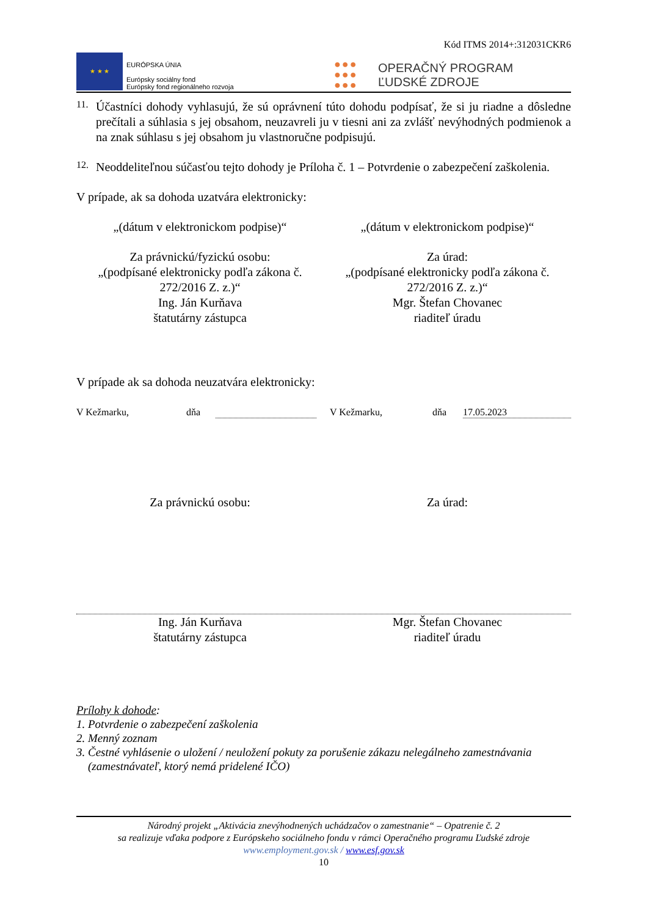Kód ITMS 2014+:312031CKR6
★ ★ ★
EURÓPSKA ÚNIA
Európsky sociálny fond
Európsky fond regionálneho rozvoja
●●●
●●●
●●●
OPERAČNÝ PROGRAM
ĽUDSKÉ ZDROJE
11.
Účastníci dohody vyhlasujú, že sú oprávnení túto dohodu podpísať, že si ju riadne a dôsledne prečítali a súhlasia s jej obsahom, neuzavreli ju v tiesni ani za zvlášť nevýhodných podmienok a na znak súhlasu s jej obsahom ju vlastnoručne podpisujú.
12.
Neoddeliteľnou súčasťou tejto dohody je Príloha č. 1 – Potvrdenie o zabezpečení zaškolenia.
V prípade, ak sa dohoda uzatvára elektronicky:
„(dátum v elektronickom podpise)“
„(dátum v elektronickom podpise)“
Za právnickú/fyzickú osobu:
„(podpísané elektronicky podľa zákona č. 272/2016 Z. z.)“
Ing. Ján Kurňava
štatutárny zástupca
Za úrad:
„(podpísané elektronicky podľa zákona č. 272/2016 Z. z.)“
Mgr. Štefan Chovanec
riaditeľ úradu
V prípade ak sa dohoda neuzatvára elektronicky:
V Kežmarku, dňa V Kežmarku, dňa 17.05.2023
Za právnickú osobu: Za úrad:
Ing. Ján Kurňava
štatutárny zástupca
Mgr. Štefan Chovanec
riaditeľ úradu
Prílohy k dohode:
1. Potvrdenie o zabezpečení zaškolenia
2. Menný zoznam
3. Čestné vyhlásenie o uložení / neuložení pokuty za porušenie zákazu nelegálneho zamestnávania
(zamestnávateľ, ktorý nemá pridelené IČO)
Národný projekt „Aktivácia znevýhodnených uchádzačov o zamestnanie“ – Opatrenie č. 2
sa realizuje vďaka podpore z Európskeho sociálneho fondu v rámci Operačného programu Ľudské zdroje
www.employment.gov.sk / www.esf.gov.sk
10